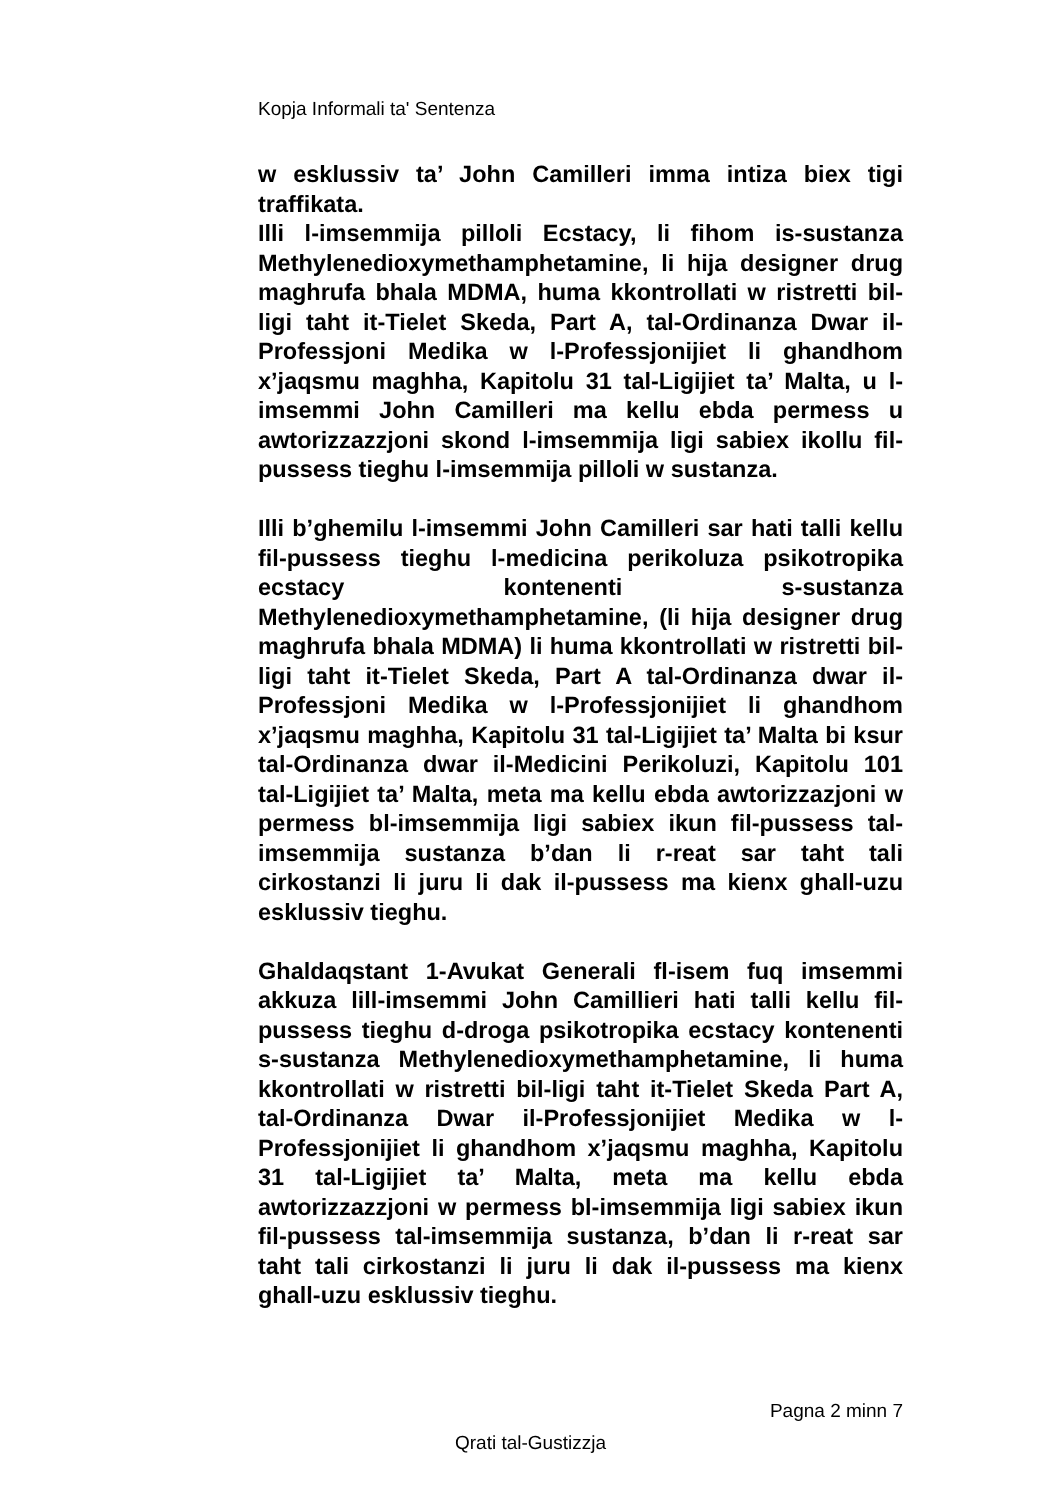Kopja Informali ta' Sentenza
w esklussiv ta’ John Camilleri imma intiza biex tigi traffikata.
Illi l-imsemmija pilloli Ecstacy, li fihom is-sustanza Methylenedioxymethamphetamine, li hija designer drug maghrufa bhala MDMA, huma kkontrollati w ristretti bil-ligi taht it-Tielet Skeda, Part A, tal-Ordinanza Dwar il-Professjoni Medika w l-Professjonijiet li ghandhom x’jaqsmu maghha, Kapitolu 31 tal-Ligijiet ta’ Malta, u l-imsemmi John Camilleri ma kellu ebda permess u awtorizzazzjoni skond l-imsemmija ligi sabiex ikollu fil-pussess tieghu l-imsemmija pilloli w sustanza.
Illi b’ghemilu l-imsemmi John Camilleri sar hati talli kellu fil-pussess tieghu l-medicina perikoluza psikotropika ecstacy kontenenti s-sustanza Methylenedioxymethamphetamine, (li hija designer drug maghrufa bhala MDMA) li huma kkontrollati w ristretti bil-ligi taht it-Tielet Skeda, Part A tal-Ordinanza dwar il-Professjoni Medika w l-Professjonijiet li ghandhom x’jaqsmu maghha, Kapitolu 31 tal-Ligijiet ta’ Malta bi ksur tal-Ordinanza dwar il-Medicini Perikoluzi, Kapitolu 101 tal-Ligijiet ta’ Malta, meta ma kellu ebda awtorizzazjoni w permess bl-imsemmija ligi sabiex ikun fil-pussess tal-imsemmija sustanza b’dan li r-reat sar taht tali cirkostanzi li juru li dak il-pussess ma kienx ghall-uzu esklussiv tieghu.
Ghaldaqstant 1-Avukat Generali fl-isem fuq imsemmi akkuza lill-imsemmi John Camillieri hati talli kellu fil-pussess tieghu d-droga psikotropika ecstacy kontenenti s-sustanza Methylenedioxymethamphetamine, li huma kkontrollati w ristretti bil-ligi taht it-Tielet Skeda Part A, tal-Ordinanza Dwar il-Professjonijiet Medika w l-Professjonijiet li ghandhom x’jaqsmu maghha, Kapitolu 31 tal-Ligijiet ta’ Malta, meta ma kellu ebda awtorizzazzjoni w permess bl-imsemmija ligi sabiex ikun fil-pussess tal-imsemmija sustanza, b’dan li r-reat sar taht tali cirkostanzi li juru li dak il-pussess ma kienx ghall-uzu esklussiv tieghu.
Pagna 2 minn 7
Qrati tal-Gustizzja